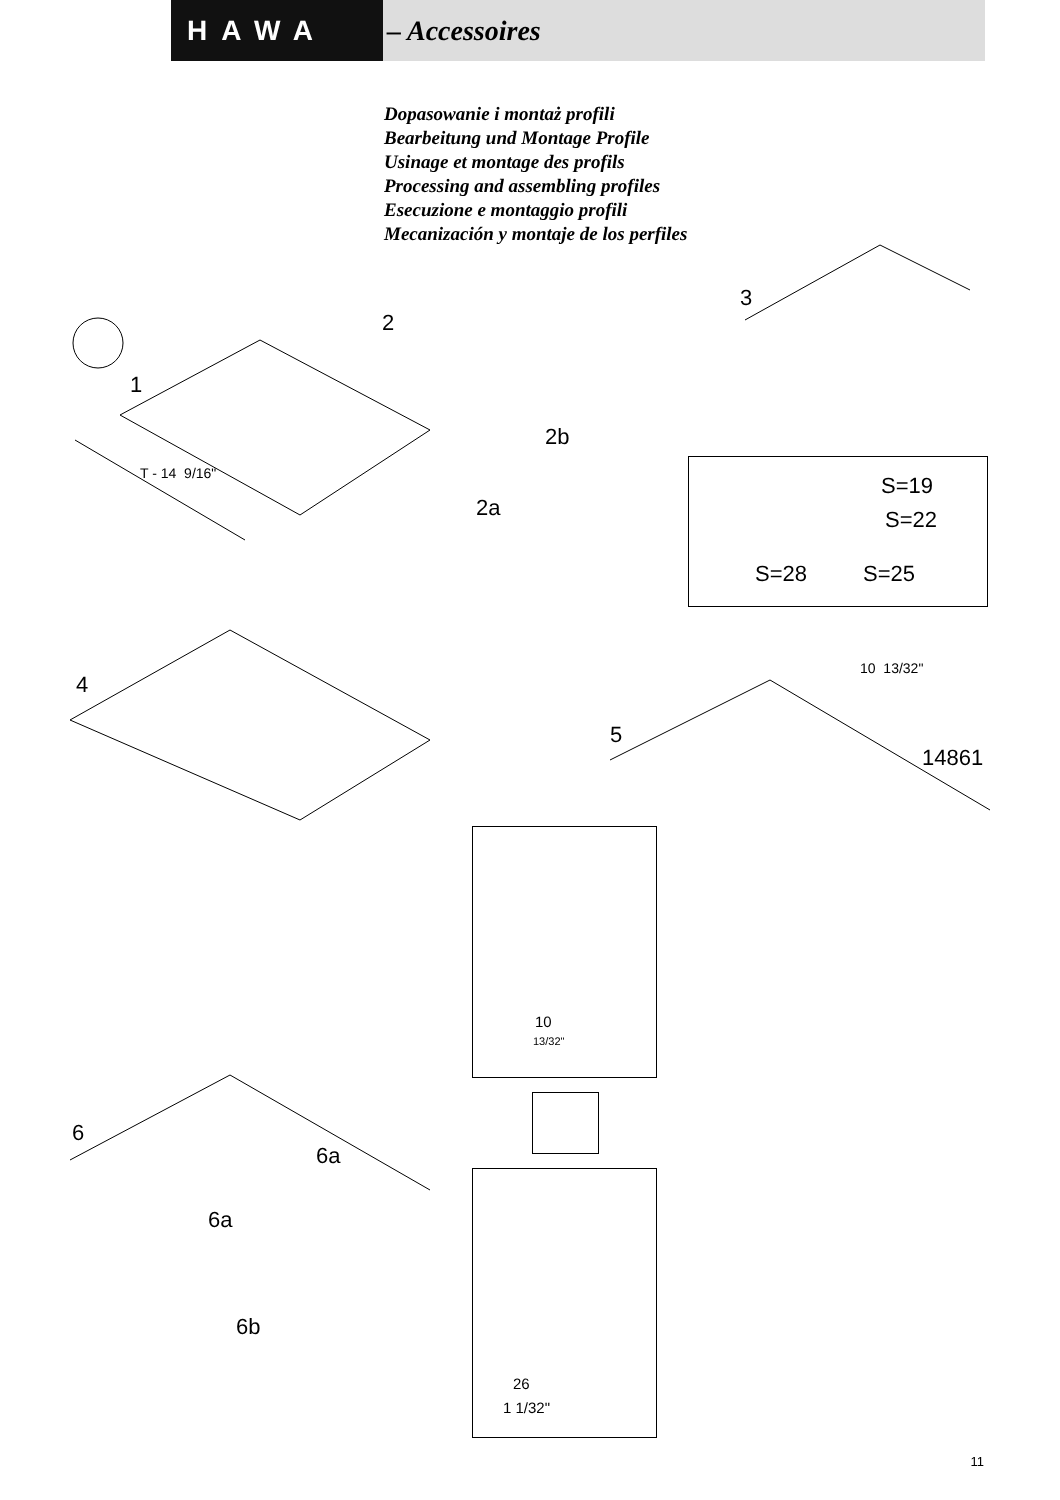HAWA – Accessoires
Dopasowanie i montaż profili
Bearbeitung und Montage Profile
Usinage et montage des profils
Processing and assembling profiles
Esecuzione e montaggio profili
Mecanización y montaje de los perfiles
1
T - 14 9/16"
2
2b
2a
3
S=19
S=22
S=28 S=25
4
5
10 13/32"
14861
10
13/32"
26
1 1/32"
6
6a
6a
6b
11